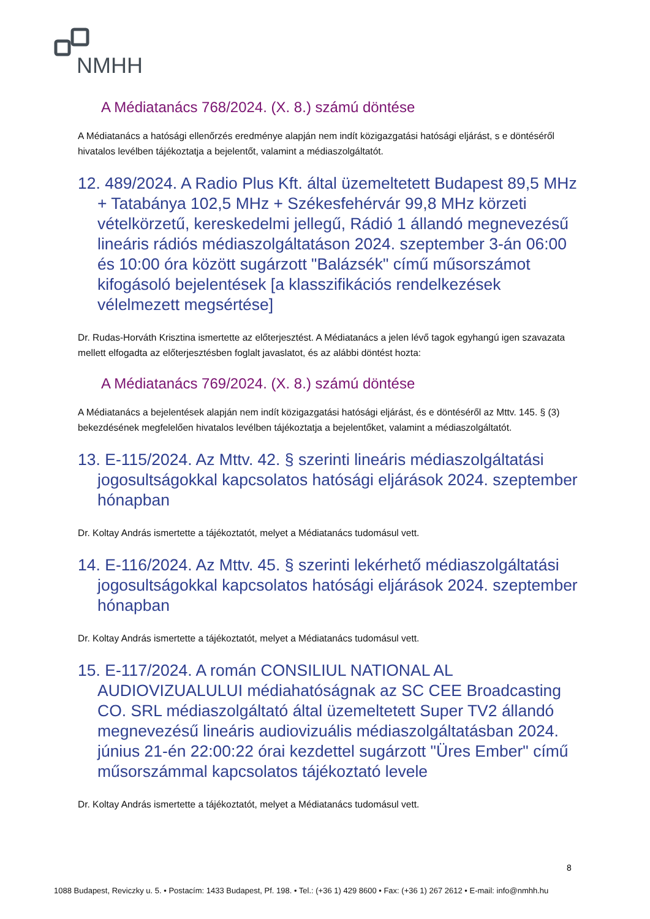NMHH
A Médiatanács 768/2024. (X. 8.) számú döntése
A Médiatanács a hatósági ellenőrzés eredménye alapján nem indít közigazgatási hatósági eljárást, s e döntéséről hivatalos levélben tájékoztatja a bejelentőt, valamint a médiaszolgáltatót.
12. 489/2024. A Radio Plus Kft. által üzemeltetett Budapest 89,5 MHz + Tatabánya 102,5 MHz + Székesfehérvár 99,8 MHz körzeti vételkörzetű, kereskedelmi jellegű, Rádió 1 állandó megnevezésű lineáris rádiós médiaszolgáltatáson 2024. szeptember 3-án 06:00 és 10:00 óra között sugárzott "Balázsék" című műsorszámot kifogásoló bejelentések [a klasszifikációs rendelkezések vélelmezett megsértése]
Dr. Rudas-Horváth Krisztina ismertette az előterjesztést. A Médiatanács a jelen lévő tagok egyhangú igen szavazata mellett elfogadta az előterjesztésben foglalt javaslatot, és az alábbi döntést hozta:
A Médiatanács 769/2024. (X. 8.) számú döntése
A Médiatanács a bejelentések alapján nem indít közigazgatási hatósági eljárást, és e döntéséről az Mttv. 145. § (3) bekezdésének megfelelően hivatalos levélben tájékoztatja a bejelentőket, valamint a médiaszolgáltatót.
13. E-115/2024. Az Mttv. 42. § szerinti lineáris médiaszolgáltatási jogosultságokkal kapcsolatos hatósági eljárások 2024. szeptember hónapban
Dr. Koltay András ismertette a tájékoztatót, melyet a Médiatanács tudomásul vett.
14. E-116/2024. Az Mttv. 45. § szerinti lekérhető médiaszolgáltatási jogosultságokkal kapcsolatos hatósági eljárások 2024. szeptember hónapban
Dr. Koltay András ismertette a tájékoztatót, melyet a Médiatanács tudomásul vett.
15. E-117/2024. A román CONSILIUL NATIONAL AL AUDIOVIZUALULUI médiahatóságnak az SC CEE Broadcasting CO. SRL médiaszolgáltató által üzemeltetett Super TV2 állandó megnevezésű lineáris audiovizuális médiaszolgáltatásban 2024. június 21-én 22:00:22 órai kezdettel sugárzott "Üres Ember" című műsorszámmal kapcsolatos tájékoztató levele
Dr. Koltay András ismertette a tájékoztatót, melyet a Médiatanács tudomásul vett.
8
1088 Budapest, Reviczky u. 5. • Postacím: 1433 Budapest, Pf. 198. • Tel.: (+36 1) 429 8600 • Fax: (+36 1) 267 2612 • E-mail: info@nmhh.hu